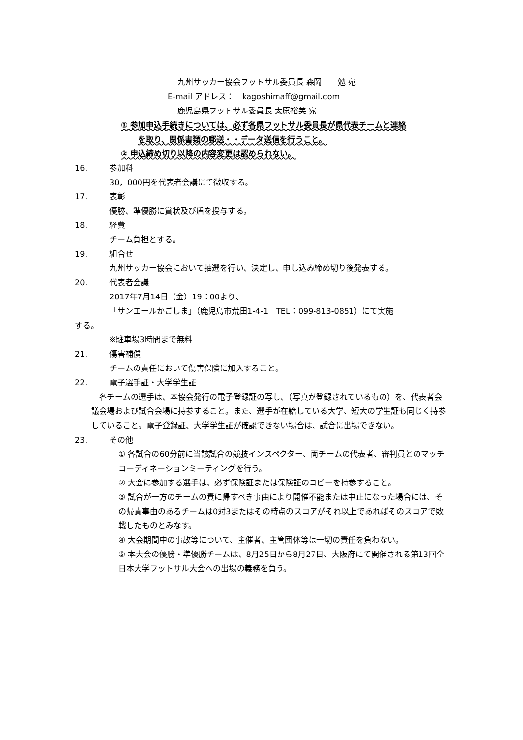九州サッカー協会フットサル委員長 森岡　　勉 宛
E-mail アドレス：　kagoshimaff@gmail.com
鹿児島県フットサル委員長 太原裕美 宛
① 参加申込手続きについては、必ず各県フットサル委員長が県代表チームと連絡
を取り、関係書類の郵送・・データ送信を行うこと。
② 申込締め切り以降の内容変更は認められない。
16. 参加料
30，000円を代表者会議にて徴収する。
17. 表彰
優勝、準優勝に賞状及び盾を授与する。
18. 経費
チーム負担とする。
19. 組合せ
九州サッカー協会において抽選を行い、決定し、申し込み締め切り後発表する。
20. 代表者会議
2017年7月14日（金）19：00より、
「サンエールかごしま」（鹿児島市荒田1-4-1　TEL：099-813-0851）にて実施
する。
※駐車場3時間まで無料
21. 傷害補償
チームの責任において傷害保険に加入すること。
22. 電子選手証・大学学生証
　各チームの選手は、本協会発行の電子登録証の写し、（写真が登録されているもの）を、代表者会議会場および試合会場に持参すること。また、選手が在籍している大学、短大の学生証も同じく持参していること。電子登録証、大学学生証が確認できない場合は、試合に出場できない。
23. その他
① 各試合の60分前に当該試合の競技インスペクター、両チームの代表者、審判員とのマッチコーディネーションミーティングを行う。
② 大会に参加する選手は、必ず保険証または保険証のコピーを持参すること。
③ 試合が一方のチームの責に帰すべき事由により開催不能または中止になった場合には、その帰責事由のあるチームは0対3またはその時点のスコアがそれ以上であればそのスコアで敗戦したものとみなす。
④ 大会期間中の事故等について、主催者、主管団体等は一切の責任を負わない。
⑤ 本大会の優勝・準優勝チームは、8月25日から8月27日、大阪府にて開催される第13回全日本大学フットサル大会への出場の義務を負う。